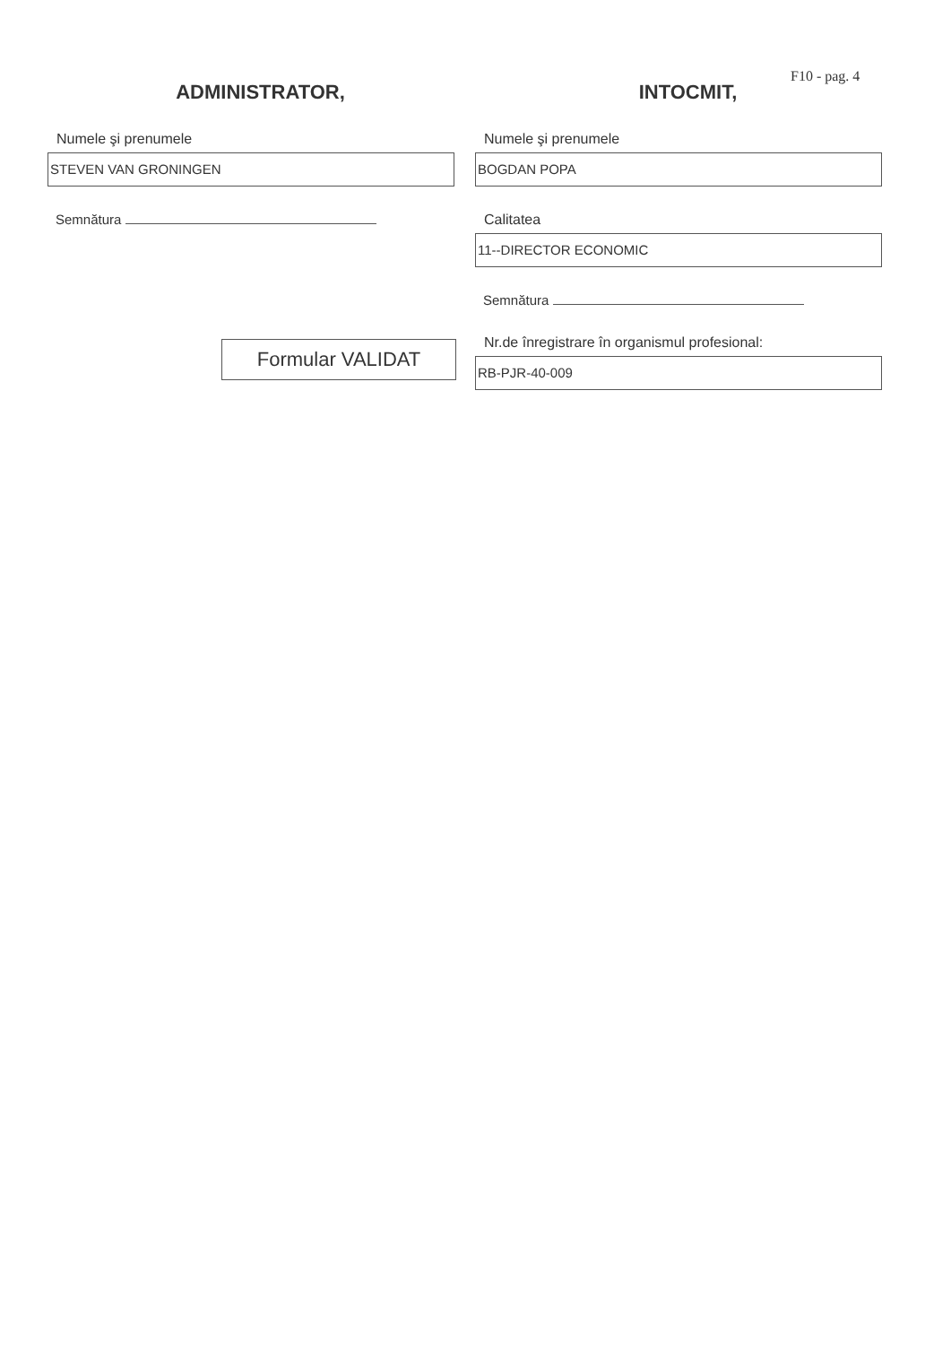F10 - pag. 4
ADMINISTRATOR,
Numele şi prenumele
STEVEN VAN GRONINGEN
Semnătura
Formular VALIDAT
INTOCMIT,
Numele şi prenumele
BOGDAN POPA
Calitatea
11--DIRECTOR ECONOMIC
Semnătura
Nr.de înregistrare în organismul profesional:
RB-PJR-40-009